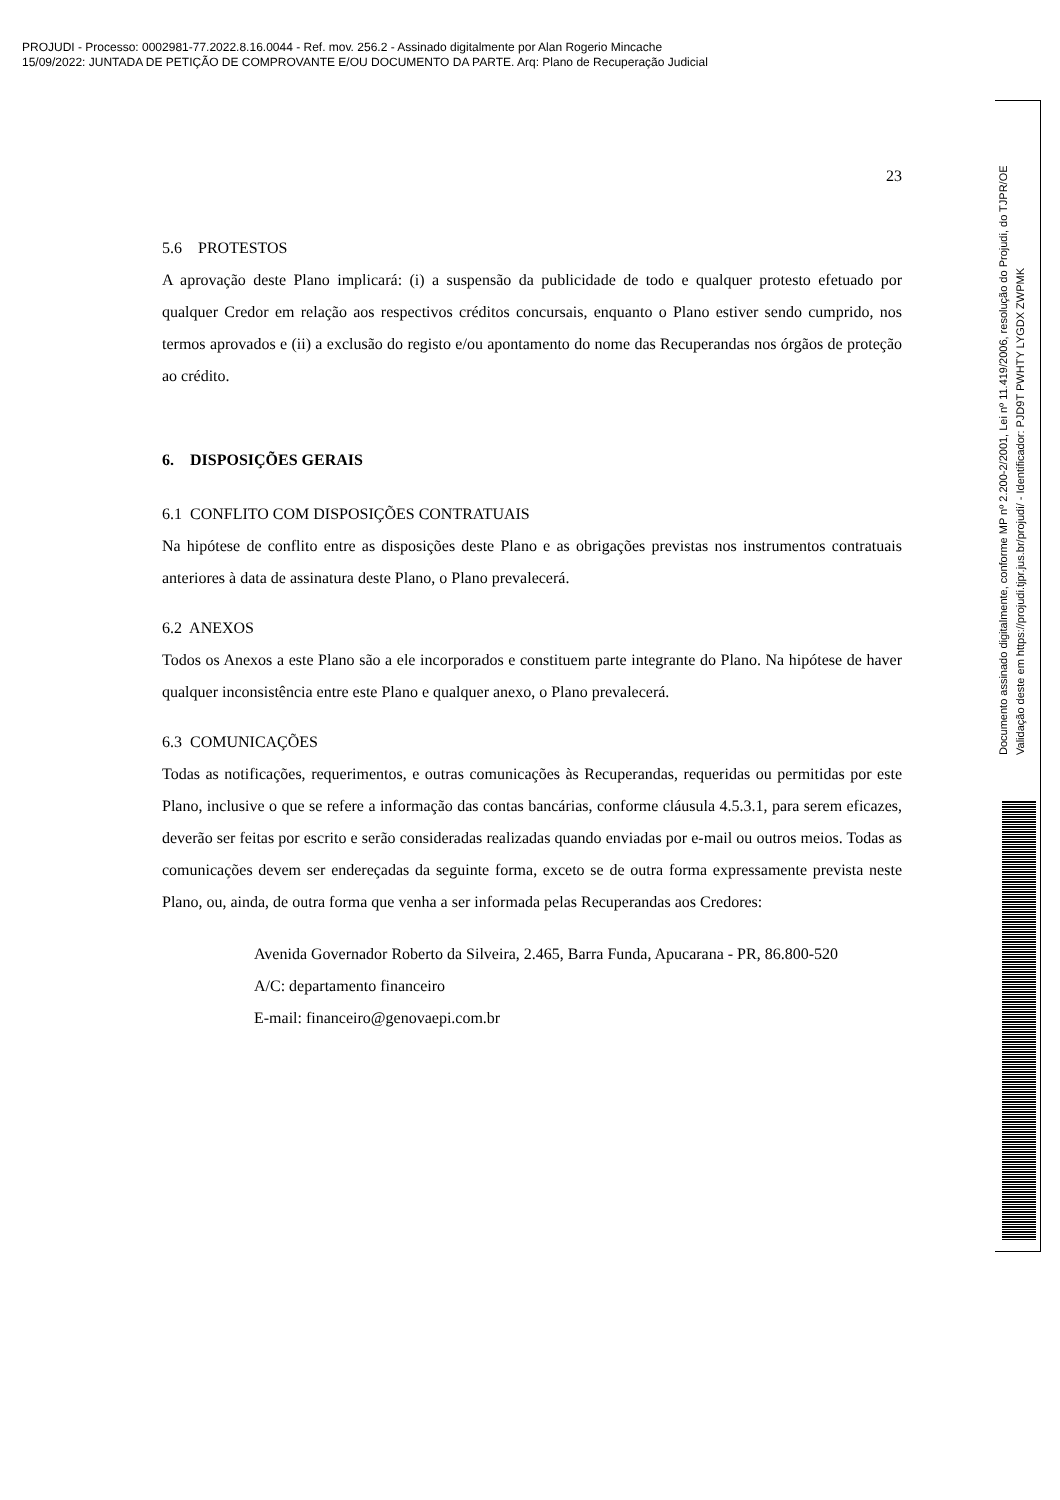PROJUDI - Processo: 0002981-77.2022.8.16.0044 - Ref. mov. 256.2 - Assinado digitalmente por Alan Rogerio Mincache
15/09/2022: JUNTADA DE PETIÇÃO DE COMPROVANTE E/OU DOCUMENTO DA PARTE. Arq: Plano de Recuperação Judicial
Documento assinado digitalmente, conforme MP nº 2.200-2/2001, Lei nº 11.419/2006, resolução do Projudi, do TJPR/OE
Validação deste em https://projudi.tjpr.jus.br/projudi/ - Identificador: PJD9T PWHTY LYGDX ZWPMK
23
5.6 PROTESTOS
A aprovação deste Plano implicará: (i) a suspensão da publicidade de todo e qualquer protesto efetuado por qualquer Credor em relação aos respectivos créditos concursais, enquanto o Plano estiver sendo cumprido, nos termos aprovados e (ii) a exclusão do registo e/ou apontamento do nome das Recuperandas nos órgãos de proteção ao crédito.
6. DISPOSIÇÕES GERAIS
6.1 CONFLITO COM DISPOSIÇÕES CONTRATUAIS
Na hipótese de conflito entre as disposições deste Plano e as obrigações previstas nos instrumentos contratuais anteriores à data de assinatura deste Plano, o Plano prevalecerá.
6.2 ANEXOS
Todos os Anexos a este Plano são a ele incorporados e constituem parte integrante do Plano. Na hipótese de haver qualquer inconsistência entre este Plano e qualquer anexo, o Plano prevalecerá.
6.3 COMUNICAÇÕES
Todas as notificações, requerimentos, e outras comunicações às Recuperandas, requeridas ou permitidas por este Plano, inclusive o que se refere a informação das contas bancárias, conforme cláusula 4.5.3.1, para serem eficazes, deverão ser feitas por escrito e serão consideradas realizadas quando enviadas por e-mail ou outros meios. Todas as comunicações devem ser endereçadas da seguinte forma, exceto se de outra forma expressamente prevista neste Plano, ou, ainda, de outra forma que venha a ser informada pelas Recuperandas aos Credores:
Avenida Governador Roberto da Silveira, 2.465, Barra Funda, Apucarana - PR, 86.800-520
A/C: departamento financeiro
E-mail: financeiro@genovaepi.com.br